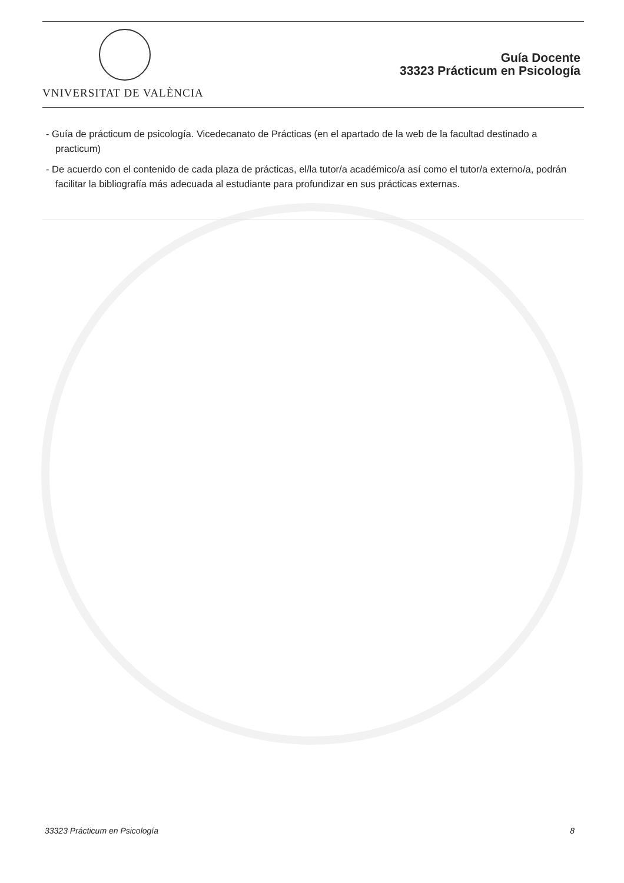VNIVERSITAT DE VALÈNCIA
Guía Docente
33323 Prácticum en Psicología
- Guía de prácticum de psicología. Vicedecanato de Prácticas (en el apartado de la web de la facultad destinado a practicum)
- De acuerdo con el contenido de cada plaza de prácticas, el/la tutor/a académico/a así como el tutor/a externo/a, podrán facilitar la bibliografía más adecuada al estudiante para profundizar en sus prácticas externas.
33323 Prácticum en Psicología 8